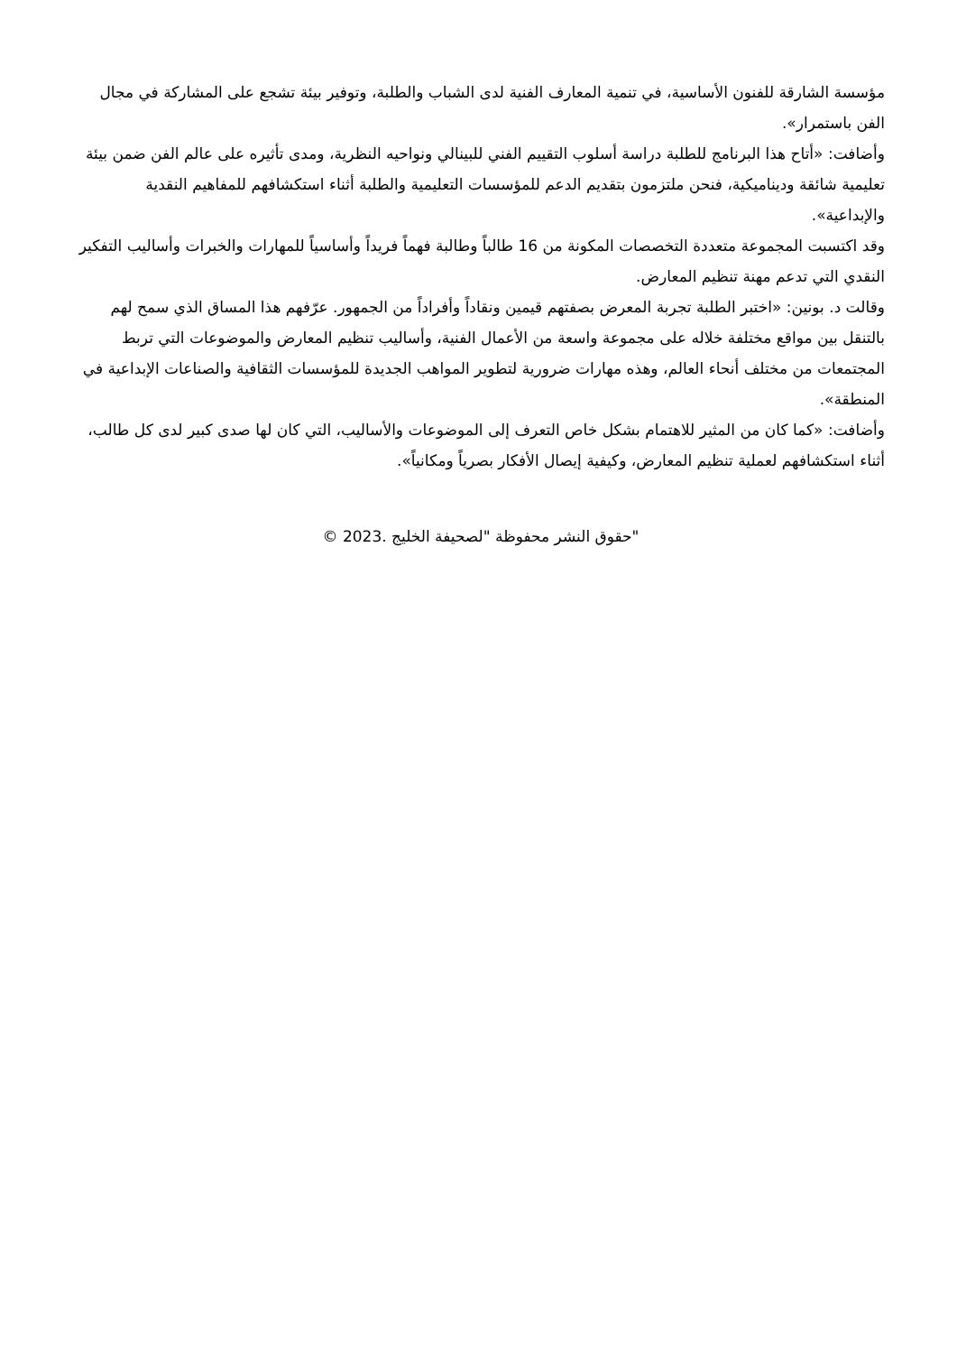مؤسسة الشارقة للفنون الأساسية، في تنمية المعارف الفنية لدى الشباب والطلبة، وتوفير بيئة تشجع على المشاركة في مجال الفن باستمرار».
وأضافت: «أتاح هذا البرنامج للطلبة دراسة أسلوب التقييم الفني للبينالي ونواحيه النظرية، ومدى تأثيره على عالم الفن ضمن بيئة تعليمية شائقة وديناميكية، فنحن ملتزمون بتقديم الدعم للمؤسسات التعليمية والطلبة أثناء استكشافهم للمفاهيم النقدية والإبداعية».
وقد اكتسبت المجموعة متعددة التخصصات المكونة من 16 طالباً وطالبة فهماً فريداً وأساسياً للمهارات والخبرات وأساليب التفكير النقدي التي تدعم مهنة تنظيم المعارض.
وقالت د. بونين: «اختبر الطلبة تجربة المعرض بصفتهم قيمين ونقاداً وأفراداً من الجمهور. عرّفهم هذا المساق الذي سمح لهم بالتنقل بين مواقع مختلفة خلاله على مجموعة واسعة من الأعمال الفنية، وأساليب تنظيم المعارض والموضوعات التي تربط المجتمعات من مختلف أنحاء العالم، وهذه مهارات ضرورية لتطوير المواهب الجديدة للمؤسسات الثقافية والصناعات الإبداعية في المنطقة».
وأضافت: «كما كان من المثير للاهتمام بشكل خاص التعرف إلى الموضوعات والأساليب، التي كان لها صدى كبير لدى كل طالب، أثناء استكشافهم لعملية تنظيم المعارض، وكيفية إيصال الأفكار بصرياً ومكانياً».
"حقوق النشر محفوظة "لصحيفة الخليج .2023 ©